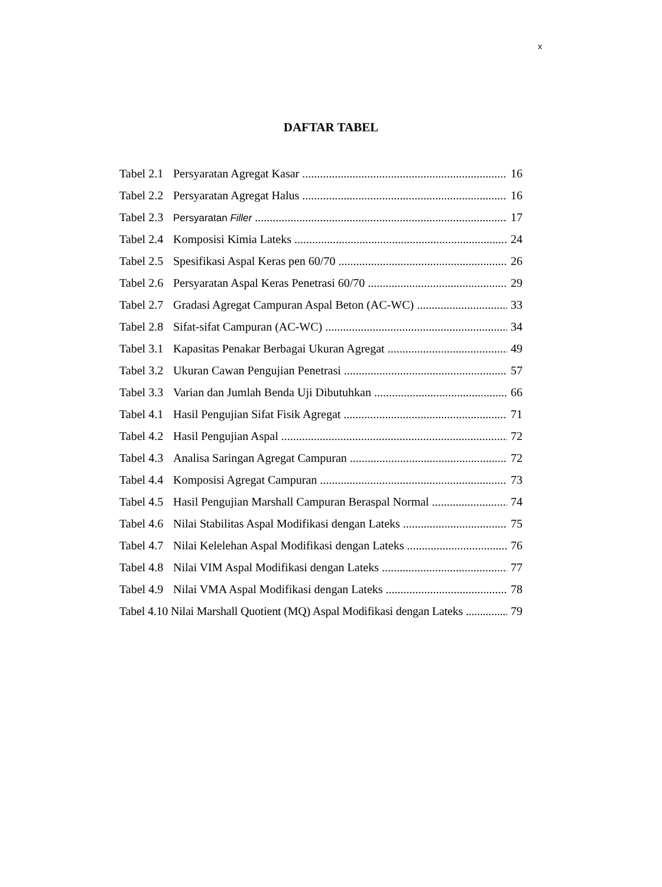x
DAFTAR TABEL
Tabel 2.1 Persyaratan Agregat Kasar 16
Tabel 2.2 Persyaratan Agregat Halus 16
Tabel 2.3 Persyaratan Filler 17
Tabel 2.4 Komposisi Kimia Lateks 24
Tabel 2.5 Spesifikasi Aspal Keras pen 60/70 26
Tabel 2.6 Persyaratan Aspal Keras Penetrasi 60/70 29
Tabel 2.7 Gradasi Agregat Campuran Aspal Beton (AC-WC) 33
Tabel 2.8 Sifat-sifat Campuran (AC-WC) 34
Tabel 3.1 Kapasitas Penakar Berbagai Ukuran Agregat 49
Tabel 3.2 Ukuran Cawan Pengujian Penetrasi 57
Tabel 3.3 Varian dan Jumlah Benda Uji Dibutuhkan 66
Tabel 4.1 Hasil Pengujian Sifat Fisik Agregat 71
Tabel 4.2 Hasil Pengujian Aspal 72
Tabel 4.3 Analisa Saringan Agregat Campuran 72
Tabel 4.4 Komposisi Agregat Campuran 73
Tabel 4.5 Hasil Pengujian Marshall Campuran Beraspal Normal 74
Tabel 4.6 Nilai Stabilitas Aspal Modifikasi dengan Lateks 75
Tabel 4.7 Nilai Kelelehan Aspal Modifikasi dengan Lateks 76
Tabel 4.8 Nilai VIM Aspal Modifikasi dengan Lateks 77
Tabel 4.9 Nilai VMA Aspal Modifikasi dengan Lateks 78
Tabel 4.10 Nilai Marshall Quotient (MQ) Aspal Modifikasi dengan Lateks 79